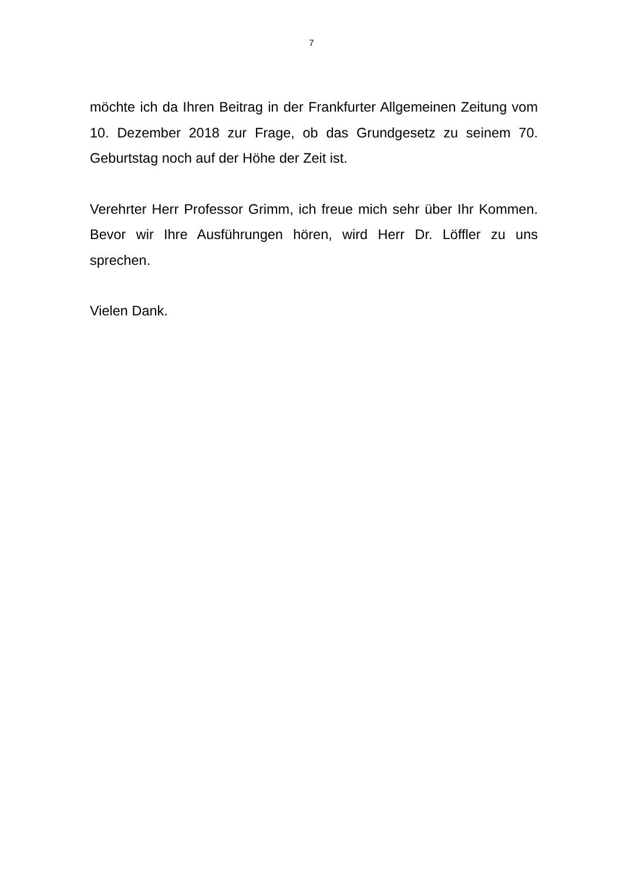7
möchte ich da Ihren Beitrag in der Frankfurter Allgemeinen Zeitung vom 10. Dezember 2018 zur Frage, ob das Grundgesetz zu seinem 70. Geburtstag noch auf der Höhe der Zeit ist.
Verehrter Herr Professor Grimm, ich freue mich sehr über Ihr Kommen. Bevor wir Ihre Ausführungen hören, wird Herr Dr. Löffler zu uns sprechen.
Vielen Dank.